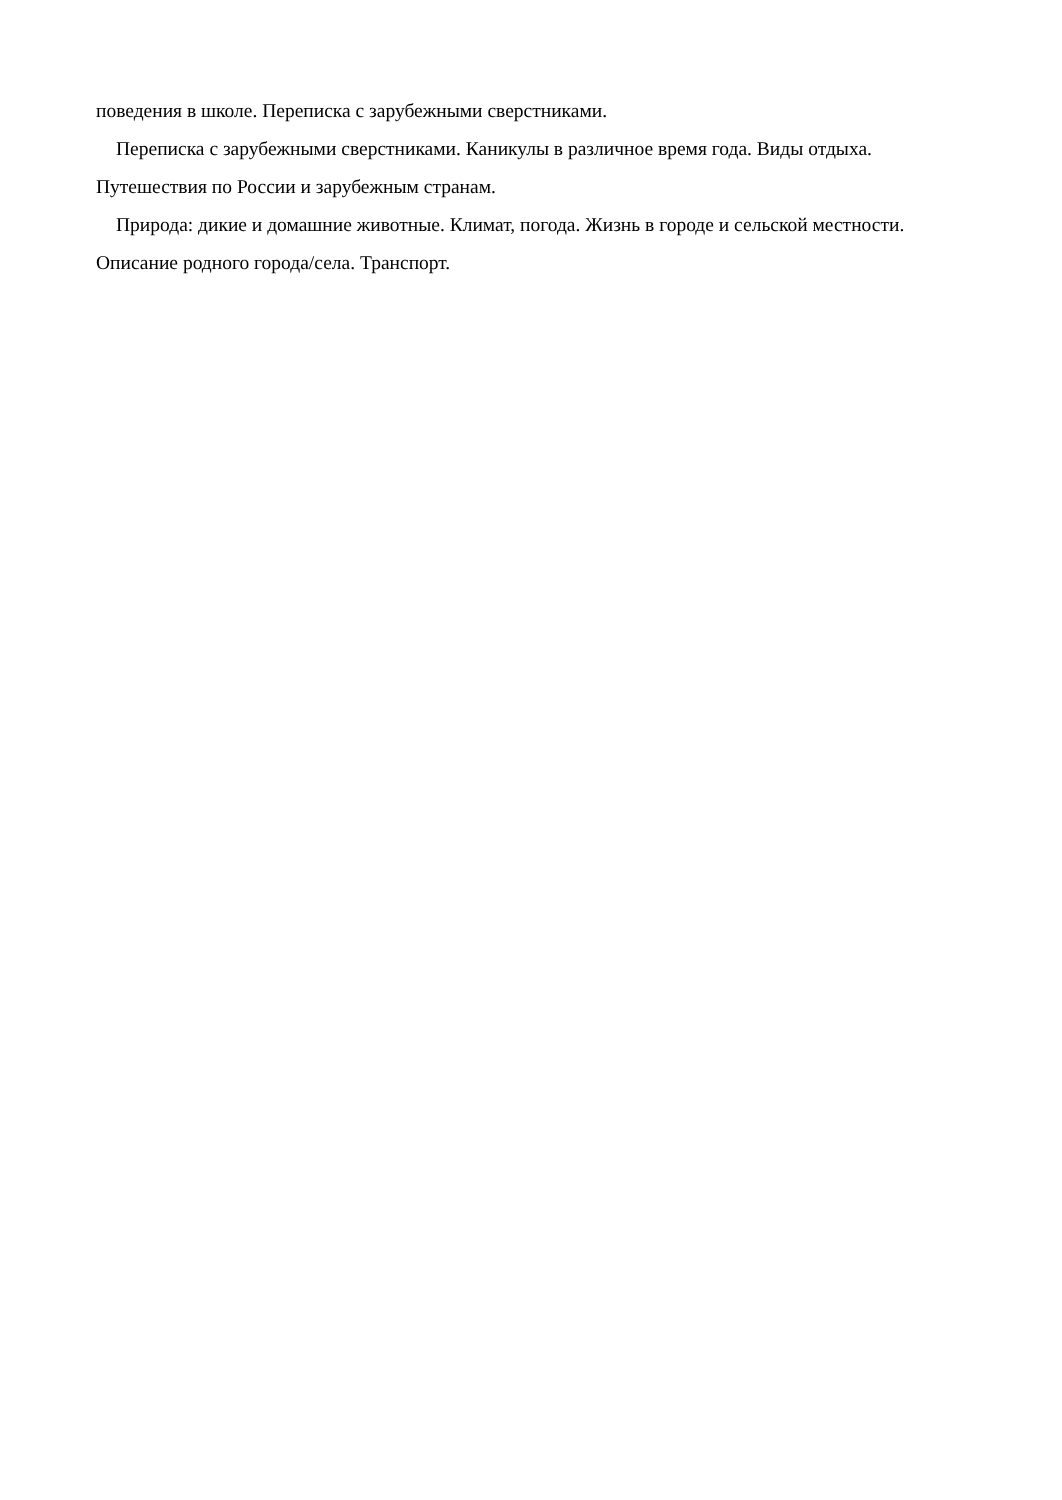поведения в школе. Переписка с зарубежными сверстниками.
Переписка с зарубежными сверстниками. Каникулы в различное время года. Виды отдыха.
Путешествия по России и зарубежным странам.
Природа: дикие и домашние животные. Климат, погода. Жизнь в городе и сельской местности.
Описание родного города/села. Транспорт.